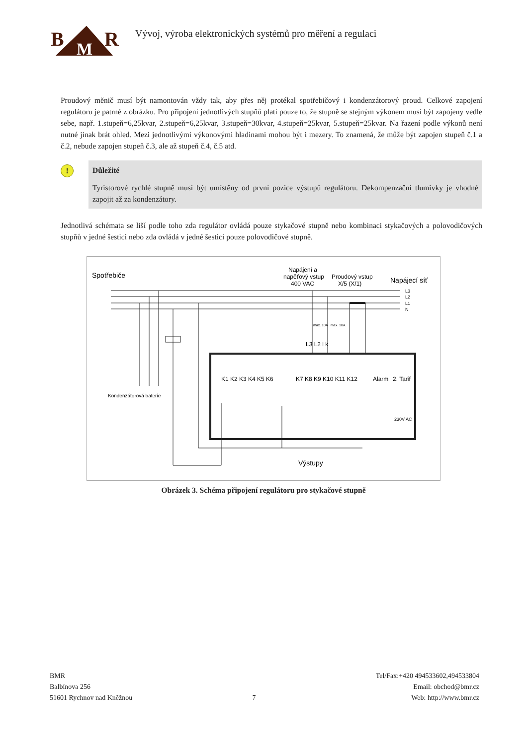B
M
R
Vývoj, výroba elektronických systémů pro měření a regulaci
Proudový měnič musí být namontován vždy tak, aby přes něj protékal spotřebičový i kondenzátorový proud. Celkové zapojení regulátoru je patrné z obrázku. Pro připojení jednotlivých stupňů platí pouze to, že stupně se stejným výkonem musí být zapojeny vedle sebe, např. 1.stupeň=6,25kvar, 2.stupeň=6,25kvar, 3.stupeň=30kvar, 4.stupeň=25kvar, 5.stupeň=25kvar. Na řazení podle výkonů není nutné jinak brát ohled. Mezi jednotlivými výkonovými hladinami mohou být i mezery. To znamená, že může být zapojen stupeň č.1 a č.2, nebude zapojen stupeň č.3, ale až stupeň č.4, č.5 atd.
!
Důležité
Tyristorové rychlé stupně musí být umístěny od první pozice výstupů regulátoru. Dekompenzační tlumivky je vhodné zapojit až za kondenzátory.
Jednotlivá schémata se liší podle toho zda regulátor ovládá pouze stykačové stupně nebo kombinaci stykačových a polovodičových stupňů v jedné šestici nebo zda ovládá v jedné šestici pouze polovodičové stupně.
Spotřebiče
Napájení a
napěťový vstup
400 VAC
Proudový vstup
X/5 (X/1)
Napájecí síť
L3
L2
L1
N
Kondenzátorová baterie
K1 K2 K3 K4 K5 K6
K7 K8 K9 K10 K11 K12
Alarm
2. Tarif
230V AC
L3 L2 l k
max. 10A
max. 10A
Výstupy
Obrázek 3. Schéma připojení regulátoru pro stykačové stupně
BMR
Balbínova 256
51601 Rychnov nad Kněžnou
7 Tel/Fax:+420 494533602,494533804
Email: obchod@bmr.cz
Web: http://www.bmr.cz